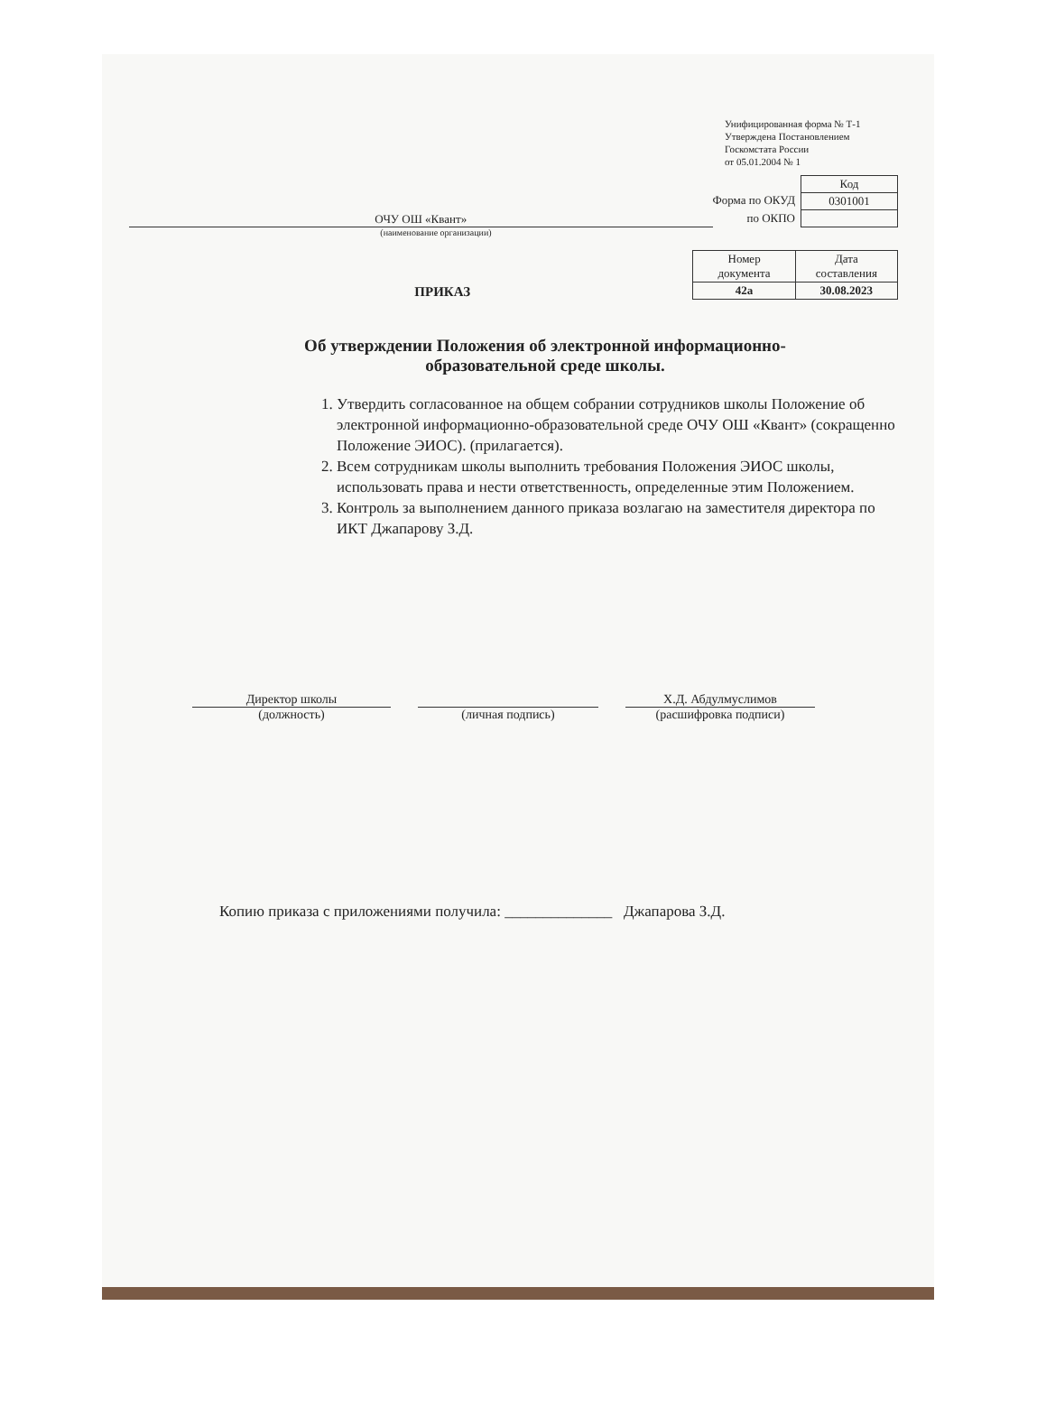Унифицированная форма № Т-1
Утверждена Постановлением
Госкомстата России
от 05.01.2004 № 1
ОЧУ ОШ «Квант»
Форма по ОКУД
по ОКПО
| Код |
| 0301001 |
(наименование организации)
ПРИКАЗ
| Номер документа | Дата составления |
| 42а | 30.08.2023 |
Об утверждении Положения об электронной информационно-
образовательной среде школы.
1. Утвердить согласованное на общем собрании сотрудников школы Положение об электронной информационно-образовательной среде ОЧУ ОШ «Квант» (сокращенно Положение ЭИОС). (прилагается).
2. Всем сотрудникам школы выполнить требования Положения ЭИОС школы, использовать права и нести ответственность, определенные этим Положением.
3. Контроль за выполнением данного приказа возлагаю на заместителя директора по ИКТ Джапарову З.Д.
Директор школы
(должность)
(личная подпись) Х.Д. Абдулмуслимов
(расшифровка подписи)
Копию приказа с приложениями получила: ______________ Джапарова З.Д.